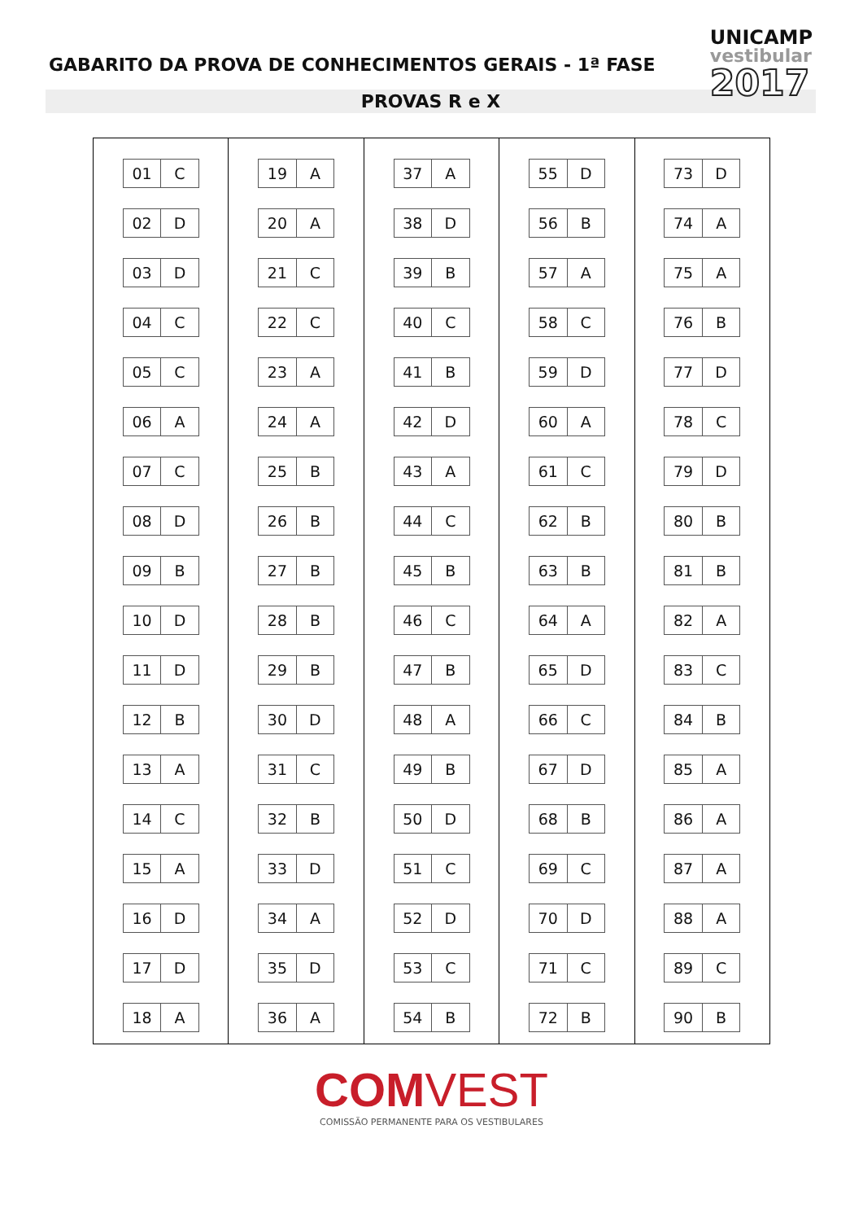GABARITO DA PROVA DE CONHECIMENTOS GERAIS - 1ª FASE
UNICAMP
vestibular
2017
PROVAS R e X
| 01 | C |
| 02 | D |
| 03 | D |
| 04 | C |
| 05 | C |
| 06 | A |
| 07 | C |
| 08 | D |
| 09 | B |
| 10 | D |
| 11 | D |
| 12 | B |
| 13 | A |
| 14 | C |
| 15 | A |
| 16 | D |
| 17 | D |
| 18 | A |
| 19 | A |
| 20 | A |
| 21 | C |
| 22 | C |
| 23 | A |
| 24 | A |
| 25 | B |
| 26 | B |
| 27 | B |
| 28 | B |
| 29 | B |
| 30 | D |
| 31 | C |
| 32 | B |
| 33 | D |
| 34 | A |
| 35 | D |
| 36 | A |
| 37 | A |
| 38 | D |
| 39 | B |
| 40 | C |
| 41 | B |
| 42 | D |
| 43 | A |
| 44 | C |
| 45 | B |
| 46 | C |
| 47 | B |
| 48 | A |
| 49 | B |
| 50 | D |
| 51 | C |
| 52 | D |
| 53 | C |
| 54 | B |
| 55 | D |
| 56 | B |
| 57 | A |
| 58 | C |
| 59 | D |
| 60 | A |
| 61 | C |
| 62 | B |
| 63 | B |
| 64 | A |
| 65 | D |
| 66 | C |
| 67 | D |
| 68 | B |
| 69 | C |
| 70 | D |
| 71 | C |
| 72 | B |
| 73 | D |
| 74 | A |
| 75 | A |
| 76 | B |
| 77 | D |
| 78 | C |
| 79 | D |
| 80 | B |
| 81 | B |
| 82 | A |
| 83 | C |
| 84 | B |
| 85 | A |
| 86 | A |
| 87 | A |
| 88 | A |
| 89 | C |
| 90 | B |
COMVEST
COMISSÃO PERMANENTE PARA OS VESTIBULARES